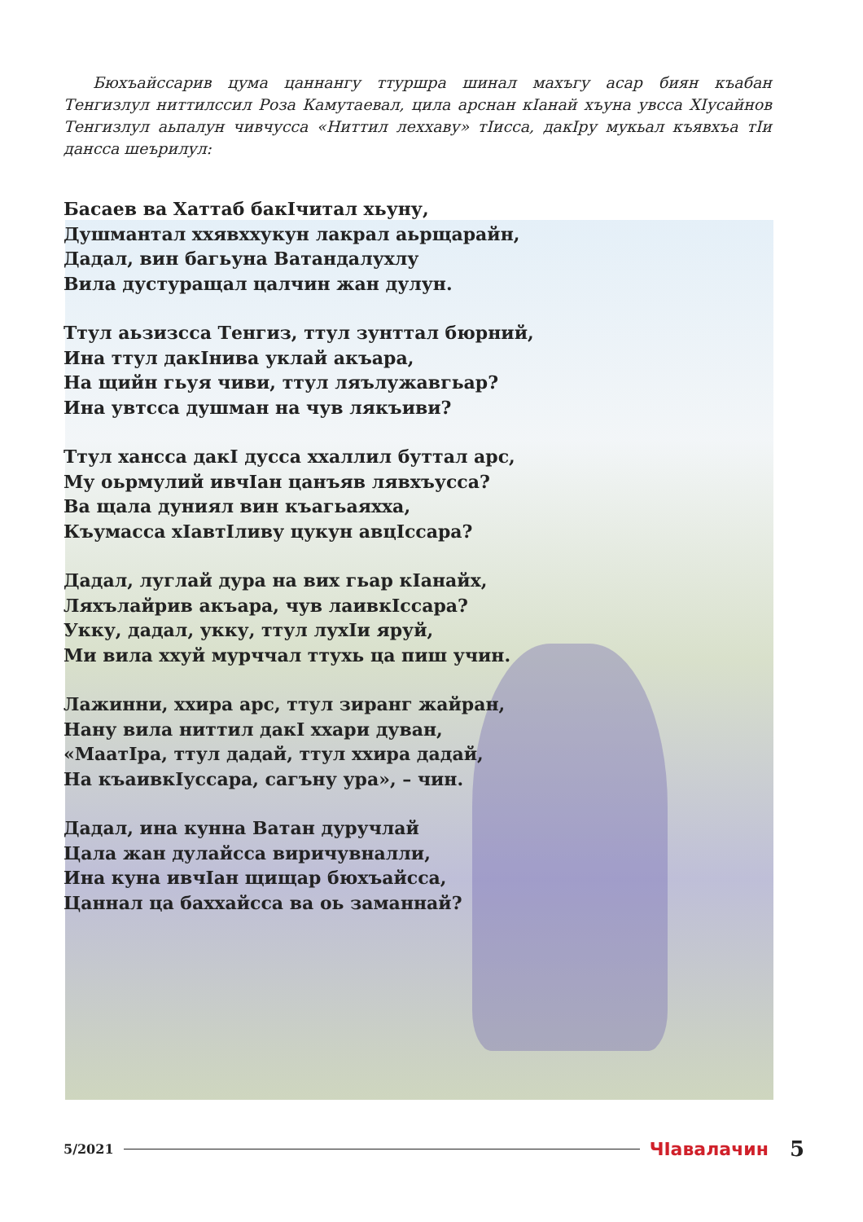Бюхъайссарив цума цаннангу ттуршра шинал махъгу асар биян къабан Тенгизлул ниттилссил Роза Камутаевал, цила арснан кIанай хъуна увсса ХIусайнов Тенгизлул аьпалун чивчусса «Ниттил леххаву» тIисса, дакIру мукьал къявхъа тIи дансса шеърилул:
Басаев ва Хаттаб бакIчитал хьуну,
Душмантал ххявхxукун лакрал аьрщарайн,
Дадал, вин багьуна Ватандалухлу
Вила дустуращал цалчин жан дулун.
Ттул аьзизсса Тенгиз, ттул зунттал бюрний,
Ина ттул дакIнива уклай акъара,
На щийн гьуя чиви, ттул ляълужавгьар?
Ина увтсса душман на чув лякъиви?
Ттул хансса дакI дусса ххаллил буттал арс,
Му оьрмулий ивчIан цанъяв лявхъусса?
Ва щала дуниял вин къагьаяхха,
Къумасса хIавтIливу цукун авцIссара?
Дадал, луглай дура на вих гьар кIанайх,
Ляхълайрив акъара, чув лаивкIссара?
Укку, дадал, укку, ттул лухIи яруй,
Ми вила ххуй мурччал ттухь ца пиш учин.
Лажинни, ххира арс, ттул зиранг жайран,
Нану вила ниттил дакI ххари дуван,
«МаатIра, ттул дадай, ттул ххира дадай,
На къаивкIуссара, сагъну ура», – чин.
Дадал, ина кунна Ватан дуручлай
Цала жан дулайсса виричувналли,
Ина куна ивчIан щищар бюхъайсса,
Цаннал ца баххайсса ва оь заманнай?
5/2021 ЧIавалачин 5